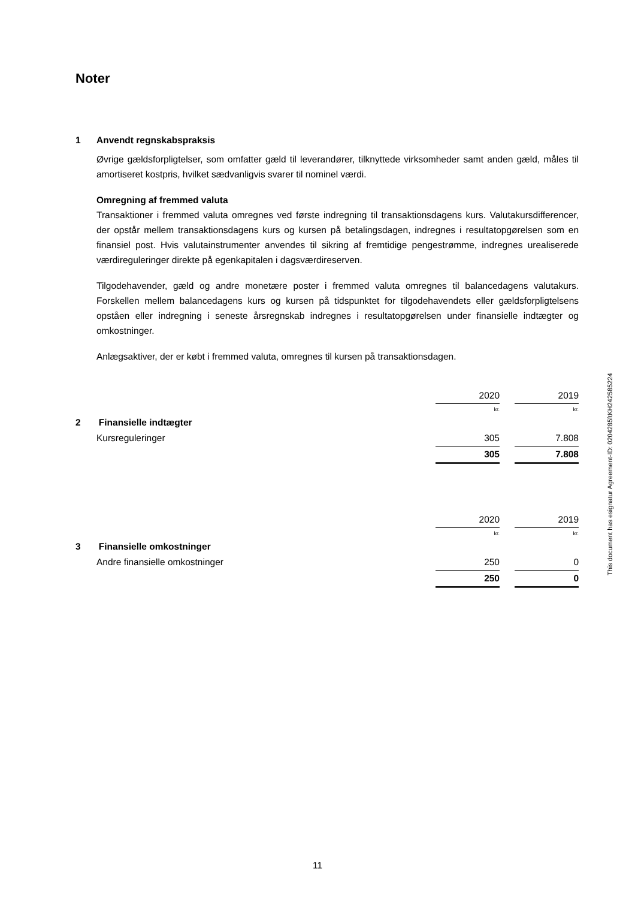Noter
1 Anvendt regnskabspraksis
Øvrige gældsforpligtelser, som omfatter gæld til leverandører, tilknyttede virksomheder samt anden gæld, måles til amortiseret kostpris, hvilket sædvanligvis svarer til nominel værdi.
Omregning af fremmed valuta
Transaktioner i fremmed valuta omregnes ved første indregning til transaktionsdagens kurs. Valutakursdifferencer, der opstår mellem transaktionsdagens kurs og kursen på betalingsdagen, indregnes i resultatopgørelsen som en finansiel post. Hvis valutainstrumenter anvendes til sikring af fremtidige pengestrømme, indregnes urealiserede værdireguleringer direkte på egenkapitalen i dagsværdireserven.
Tilgodehavender, gæld og andre monetære poster i fremmed valuta omregnes til balancedagens valutakurs. Forskellen mellem balancedagens kurs og kursen på tidspunktet for tilgodehavendets eller gældsforpligtelsens opståen eller indregning i seneste årsregnskab indregnes i resultatopgørelsen under finansielle indtægter og omkostninger.
Anlægsaktiver, der er købt i fremmed valuta, omregnes til kursen på transaktionsdagen.
| | 2020 | | 2019 |
| | kr. | | kr. |
| 2 Finansielle indtægter | | | |
| Kursreguleringer | 305 | | 7.808 |
| | 305 | | 7.808 |
| | 2020 | | 2019 |
| | kr. | | kr. |
| 3 Finansielle omkostninger | | | |
| Andre finansielle omkostninger | 250 | | 0 |
| | 250 | | 0 |
This document has esignatur Agreement-ID: 0204285ftKH242585224
11